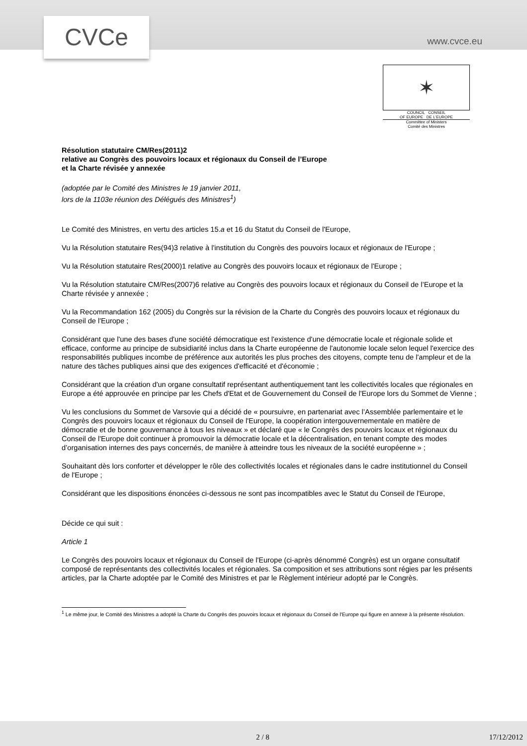CVCe www.cvce.eu
✶
COUNCIL CONSEIL
OF EUROPE DE L'EUROPE
Committee of Ministers
Comité des Ministres
Résolution statutaire CM/Res(2011)2
relative au Congrès des pouvoirs locaux et régionaux du Conseil de l’Europe
et la Charte révisée y annexée
(adoptée par le Comité des Ministres le 19 janvier 2011,
lors de la 1103e réunion des Délégués des Ministres<sup>1</sup>)
Le Comité des Ministres, en vertu des articles 15.a et 16 du Statut du Conseil de l'Europe,
Vu la Résolution statutaire Res(94)3 relative à l'institution du Congrès des pouvoirs locaux et régionaux de l'Europe ;
Vu la Résolution statutaire Res(2000)1 relative au Congrès des pouvoirs locaux et régionaux de l'Europe ;
Vu la Résolution statutaire CM/Res(2007)6 relative au Congrès des pouvoirs locaux et régionaux du Conseil de l’Europe et la Charte révisée y annexée ;
Vu la Recommandation 162 (2005) du Congrès sur la révision de la Charte du Congrès des pouvoirs locaux et régionaux du Conseil de l'Europe ;
Considérant que l'une des bases d'une société démocratique est l'existence d'une démocratie locale et régionale solide et efficace, conforme au principe de subsidiarité inclus dans la Charte européenne de l'autonomie locale selon lequel l'exercice des responsabilités publiques incombe de préférence aux autorités les plus proches des citoyens, compte tenu de l'ampleur et de la nature des tâches publiques ainsi que des exigences d'efficacité et d'économie ;
Considérant que la création d'un organe consultatif représentant authentiquement tant les collectivités locales que régionales en Europe a été approuvée en principe par les Chefs d'Etat et de Gouvernement du Conseil de l'Europe lors du Sommet de Vienne ;
Vu les conclusions du Sommet de Varsovie qui a décidé de « poursuivre, en partenariat avec l’Assemblée parlementaire et le Congrès des pouvoirs locaux et régionaux du Conseil de l'Europe, la coopération intergouvernementale en matière de démocratie et de bonne gouvernance à tous les niveaux » et déclaré que « le Congrès des pouvoirs locaux et régionaux du Conseil de l'Europe doit continuer à promouvoir la démocratie locale et la décentralisation, en tenant compte des modes d’organisation internes des pays concernés, de manière à atteindre tous les niveaux de la société européenne » ;
Souhaitant dès lors conforter et développer le rôle des collectivités locales et régionales dans le cadre institutionnel du Conseil de l'Europe ;
Considérant que les dispositions énoncées ci-dessous ne sont pas incompatibles avec le Statut du Conseil de l'Europe,
Décide ce qui suit :
Article 1
Le Congrès des pouvoirs locaux et régionaux du Conseil de l'Europe (ci-après dénommé Congrès) est un organe consultatif composé de représentants des collectivités locales et régionales. Sa composition et ses attributions sont régies par les présents articles, par la Charte adoptée par le Comité des Ministres et par le Règlement intérieur adopté par le Congrès.
<sup>1</sup> Le même jour, le Comité des Ministres a adopté la Charte du Congrès des pouvoirs locaux et régionaux du Conseil de l'Europe qui figure en annexe à la présente résolution.
2 / 8 17/12/2012